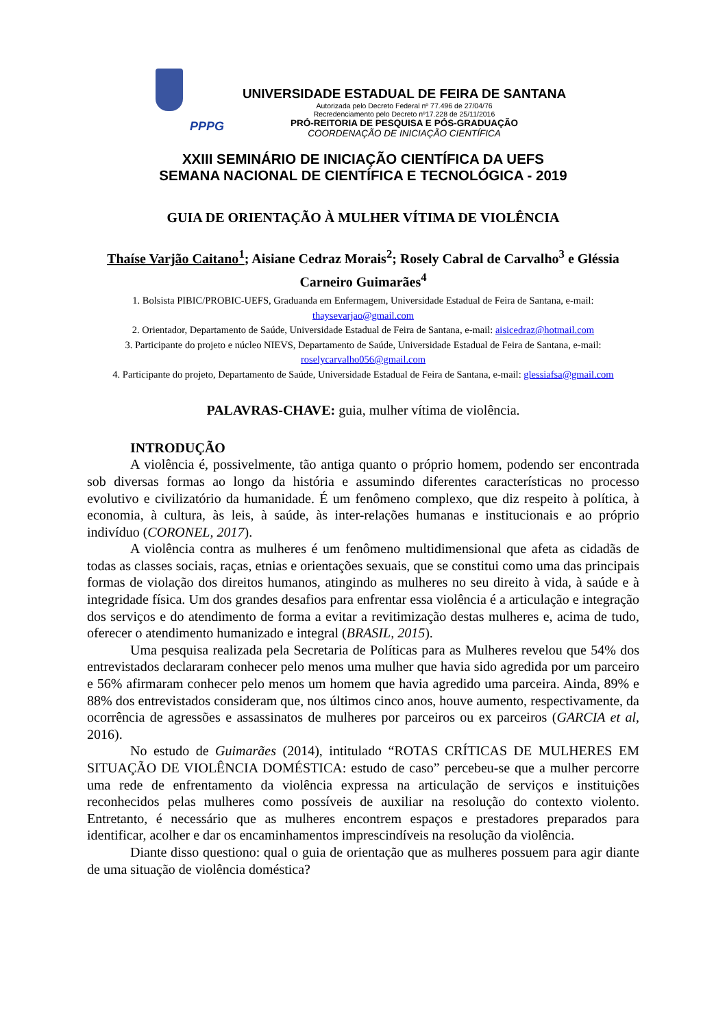PPPG
UNIVERSIDADE ESTADUAL DE FEIRA DE SANTANA
Autorizada pelo Decreto Federal nº 77.496 de 27/04/76
Recredenciamento pelo Decreto nº17.228 de 25/11/2016
PRÓ-REITORIA DE PESQUISA E PÓS-GRADUAÇÃO
COORDENAÇÃO DE INICIAÇÃO CIENTÍFICA
XXIII SEMINÁRIO DE INICIAÇÃO CIENTÍFICA DA UEFS
SEMANA NACIONAL DE CIENTÍFICA E TECNOLÓGICA - 2019
GUIA DE ORIENTAÇÃO À MULHER VÍTIMA DE VIOLÊNCIA
Thaíse Varjão Caitano<sup>1</sup>; Aisiane Cedraz Morais<sup>2</sup>; Rosely Cabral de Carvalho<sup>3</sup> e Gléssia Carneiro Guimarães<sup>4</sup>
1. Bolsista PIBIC/PROBIC-UEFS, Graduanda em Enfermagem, Universidade Estadual de Feira de Santana, e-mail: thaysevarjao@gmail.com
2. Orientador, Departamento de Saúde, Universidade Estadual de Feira de Santana, e-mail: aisicedraz@hotmail.com
3. Participante do projeto e núcleo NIEVS, Departamento de Saúde, Universidade Estadual de Feira de Santana, e-mail: roselycarvalho056@gmail.com
4. Participante do projeto, Departamento de Saúde, Universidade Estadual de Feira de Santana, e-mail: glessiafsa@gmail.com
PALAVRAS-CHAVE: guia, mulher vítima de violência.
INTRODUÇÃO
A violência é, possivelmente, tão antiga quanto o próprio homem, podendo ser encontrada sob diversas formas ao longo da história e assumindo diferentes características no processo evolutivo e civilizatório da humanidade. É um fenômeno complexo, que diz respeito à política, à economia, à cultura, às leis, à saúde, às inter-relações humanas e institucionais e ao próprio indivíduo (CORONEL, 2017).
A violência contra as mulheres é um fenômeno multidimensional que afeta as cidadãs de todas as classes sociais, raças, etnias e orientações sexuais, que se constitui como uma das principais formas de violação dos direitos humanos, atingindo as mulheres no seu direito à vida, à saúde e à integridade física. Um dos grandes desafios para enfrentar essa violência é a articulação e integração dos serviços e do atendimento de forma a evitar a revitimização destas mulheres e, acima de tudo, oferecer o atendimento humanizado e integral (BRASIL, 2015).
Uma pesquisa realizada pela Secretaria de Políticas para as Mulheres revelou que 54% dos entrevistados declararam conhecer pelo menos uma mulher que havia sido agredida por um parceiro e 56% afirmaram conhecer pelo menos um homem que havia agredido uma parceira. Ainda, 89% e 88% dos entrevistados consideram que, nos últimos cinco anos, houve aumento, respectivamente, da ocorrência de agressões e assassinatos de mulheres por parceiros ou ex parceiros (GARCIA et al, 2016).
No estudo de Guimarães (2014), intitulado “ROTAS CRÍTICAS DE MULHERES EM SITUAÇÃO DE VIOLÊNCIA DOMÉSTICA: estudo de caso” percebeu-se que a mulher percorre uma rede de enfrentamento da violência expressa na articulação de serviços e instituições reconhecidos pelas mulheres como possíveis de auxiliar na resolução do contexto violento. Entretanto, é necessário que as mulheres encontrem espaços e prestadores preparados para identificar, acolher e dar os encaminhamentos imprescindíveis na resolução da violência.
Diante disso questiono: qual o guia de orientação que as mulheres possuem para agir diante de uma situação de violência doméstica?